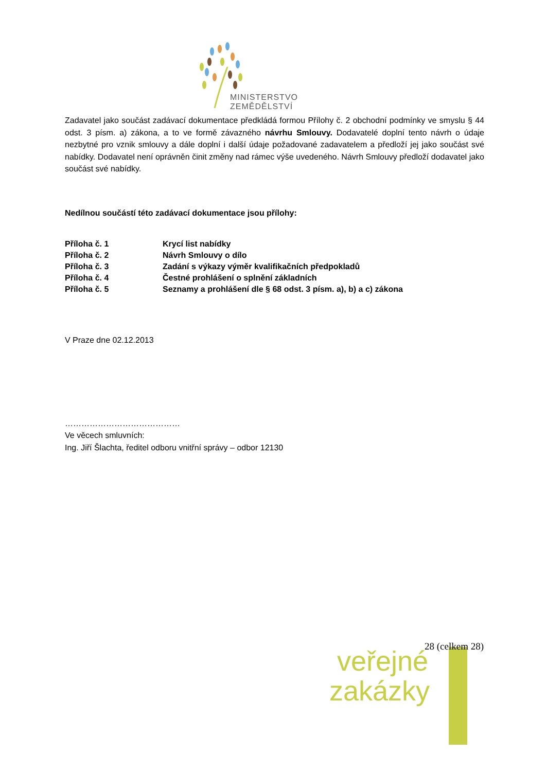MINISTERSTVO ZEMĚDĚLSTVÍ
Zadavatel jako součást zadávací dokumentace předkládá formou Přílohy č. 2 obchodní podmínky ve smyslu § 44 odst. 3 písm. a) zákona, a to ve formě závazného návrhu Smlouvy. Dodavatelé doplní tento návrh o údaje nezbytné pro vznik smlouvy a dále doplní i další údaje požadované zadavatelem a předloží jej jako součást své nabídky. Dodavatel není oprávněn činit změny nad rámec výše uvedeného. Návrh Smlouvy předloží dodavatel jako součást své nabídky.
Nedílnou součástí této zadávací dokumentace jsou přílohy:
| Příloha č. 1 | Krycí list nabídky |
| Příloha č. 2 | Návrh Smlouvy o dílo |
| Příloha č. 3 | Zadání s výkazy výměr kvalifikačních předpokladů |
| Příloha č. 4 | Čestné prohlášení o splnění základních |
| Příloha č. 5 | Seznamy a prohlášení dle § 68 odst. 3 písm. a), b) a c) zákona |
V Praze dne 02.12.2013
……………………………………
Ve věcech smluvních:
Ing. Jiří Šlachta, ředitel odboru vnitřní správy – odbor 12130
28 (celkem 28)
veřejné
zakázky